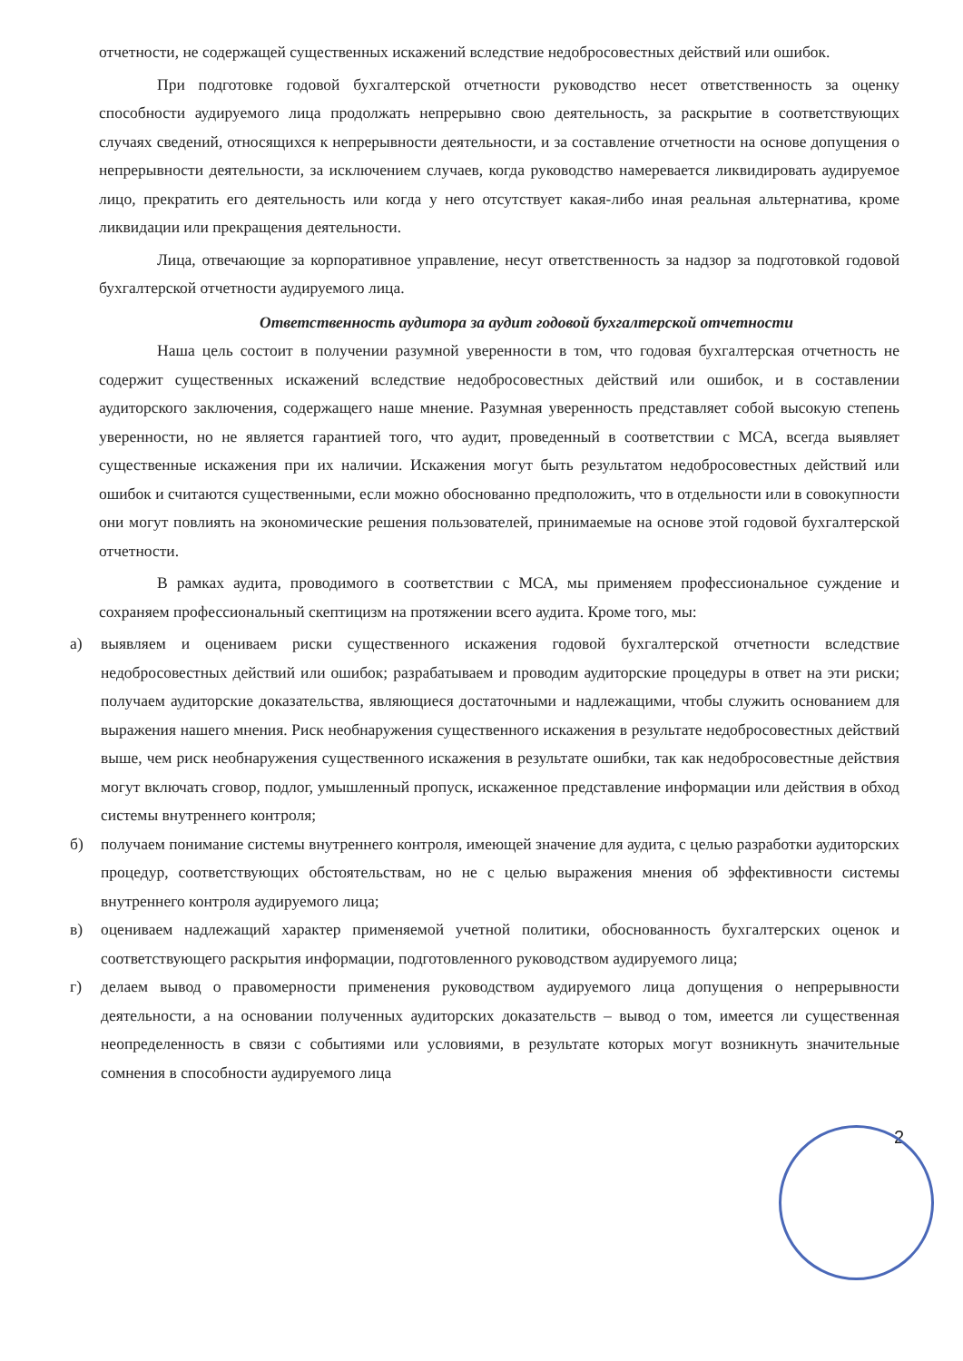отчетности, не содержащей существенных искажений вследствие недобросовестных действий или ошибок.
При подготовке годовой бухгалтерской отчетности руководство несет ответственность за оценку способности аудируемого лица продолжать непрерывно свою деятельность, за раскрытие в соответствующих случаях сведений, относящихся к непрерывности деятельности, и за составление отчетности на основе допущения о непрерывности деятельности, за исключением случаев, когда руководство намеревается ликвидировать аудируемое лицо, прекратить его деятельность или когда у него отсутствует какая-либо иная реальная альтернатива, кроме ликвидации или прекращения деятельности.
Лица, отвечающие за корпоративное управление, несут ответственность за надзор за подготовкой годовой бухгалтерской отчетности аудируемого лица.
Ответственность аудитора за аудит годовой бухгалтерской отчетности
Наша цель состоит в получении разумной уверенности в том, что годовая бухгалтерская отчетность не содержит существенных искажений вследствие недобросовестных действий или ошибок, и в составлении аудиторского заключения, содержащего наше мнение. Разумная уверенность представляет собой высокую степень уверенности, но не является гарантией того, что аудит, проведенный в соответствии с МСА, всегда выявляет существенные искажения при их наличии. Искажения могут быть результатом недобросовестных действий или ошибок и считаются существенными, если можно обоснованно предположить, что в отдельности или в совокупности они могут повлиять на экономические решения пользователей, принимаемые на основе этой годовой бухгалтерской отчетности.
В рамках аудита, проводимого в соответствии с МСА, мы применяем профессиональное суждение и сохраняем профессиональный скептицизм на протяжении всего аудита. Кроме того, мы:
а) выявляем и оцениваем риски существенного искажения годовой бухгалтерской отчетности вследствие недобросовестных действий или ошибок; разрабатываем и проводим аудиторские процедуры в ответ на эти риски; получаем аудиторские доказательства, являющиеся достаточными и надлежащими, чтобы служить основанием для выражения нашего мнения. Риск необнаружения существенного искажения в результате недобросовестных действий выше, чем риск необнаружения существенного искажения в результате ошибки, так как недобросовестные действия могут включать сговор, подлог, умышленный пропуск, искаженное представление информации или действия в обход системы внутреннего контроля;
б) получаем понимание системы внутреннего контроля, имеющей значение для аудита, с целью разработки аудиторских процедур, соответствующих обстоятельствам, но не с целью выражения мнения об эффективности системы внутреннего контроля аудируемого лица;
в) оцениваем надлежащий характер применяемой учетной политики, обоснованность бухгалтерских оценок и соответствующего раскрытия информации, подготовленного руководством аудируемого лица;
г) делаем вывод о правомерности применения руководством аудируемого лица допущения о непрерывности деятельности, а на основании полученных аудиторских доказательств – вывод о том, имеется ли существенная неопределенность в связи с событиями или условиями, в результате которых могут возникнуть значительные сомнения в способности аудируемого лица
2